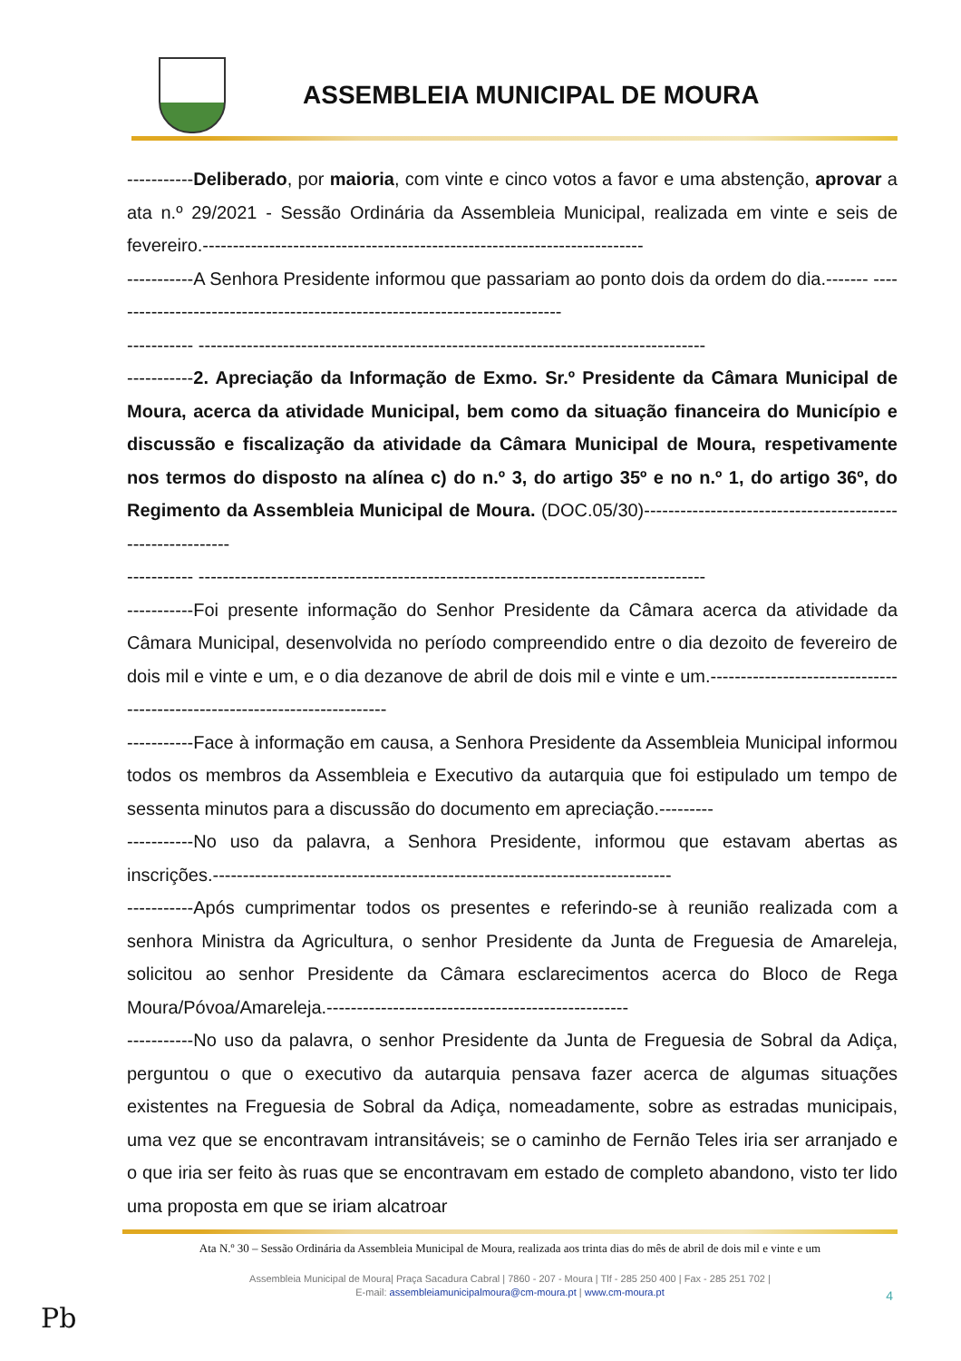ASSEMBLEIA MUNICIPAL DE MOURA
-----------Deliberado, por maioria, com vinte e cinco votos a favor e uma abstenção, aprovar a ata n.º 29/2021 - Sessão Ordinária da Assembleia Municipal, realizada em vinte e seis de fevereiro.-------------------------------------------------------------------------
-----------A Senhora Presidente informou que passariam ao ponto dois da ordem do dia.------- ----------------------------------------------------------------------------
----------- ------------------------------------------------------------------------------------
-----------2. Apreciação da Informação de Exmo. Sr.º Presidente da Câmara Municipal de Moura, acerca da atividade Municipal, bem como da situação financeira do Município e discussão e fiscalização da atividade da Câmara Municipal de Moura, respetivamente nos termos do disposto na alínea c) do n.º 3, do artigo 35º e no n.º 1, do artigo 36º, do Regimento da Assembleia Municipal de Moura. (DOC.05/30)-----------------------------------------------------------
----------- ------------------------------------------------------------------------------------
-----------Foi presente informação do Senhor Presidente da Câmara acerca da atividade da Câmara Municipal, desenvolvida no período compreendido entre o dia dezoito de fevereiro de dois mil e vinte e um, e o dia dezanove de abril de dois mil e vinte e um.--------------------------------------------------------------------------
-----------Face à informação em causa, a Senhora Presidente da Assembleia Municipal informou todos os membros da Assembleia e Executivo da autarquia que foi estipulado um tempo de sessenta minutos para a discussão do documento em apreciação.---------
-----------No uso da palavra, a Senhora Presidente, informou que estavam abertas as inscrições.----------------------------------------------------------------------------
-----------Após cumprimentar todos os presentes e referindo-se à reunião realizada com a senhora Ministra da Agricultura, o senhor Presidente da Junta de Freguesia de Amareleja, solicitou ao senhor Presidente da Câmara esclarecimentos acerca do Bloco de Rega Moura/Póvoa/Amareleja.--------------------------------------------------
-----------No uso da palavra, o senhor Presidente da Junta de Freguesia de Sobral da Adiça, perguntou o que o executivo da autarquia pensava fazer acerca de algumas situações existentes na Freguesia de Sobral da Adiça, nomeadamente, sobre as estradas municipais, uma vez que se encontravam intransitáveis; se o caminho de Fernão Teles iria ser arranjado e o que iria ser feito às ruas que se encontravam em estado de completo abandono, visto ter lido uma proposta em que se iriam alcatroar
Ata N.º 30 – Sessão Ordinária da Assembleia Municipal de Moura, realizada aos trinta dias do mês de abril de dois mil e vinte e um
Assembleia Municipal de Moura| Praça Sacadura Cabral | 7860 - 207 - Moura | Tlf - 285 250 400 | Fax - 285 251 702 |
E-mail: assembleiamunicipalmoura@cm-moura.pt | www.cm-moura.pt
4
Pb